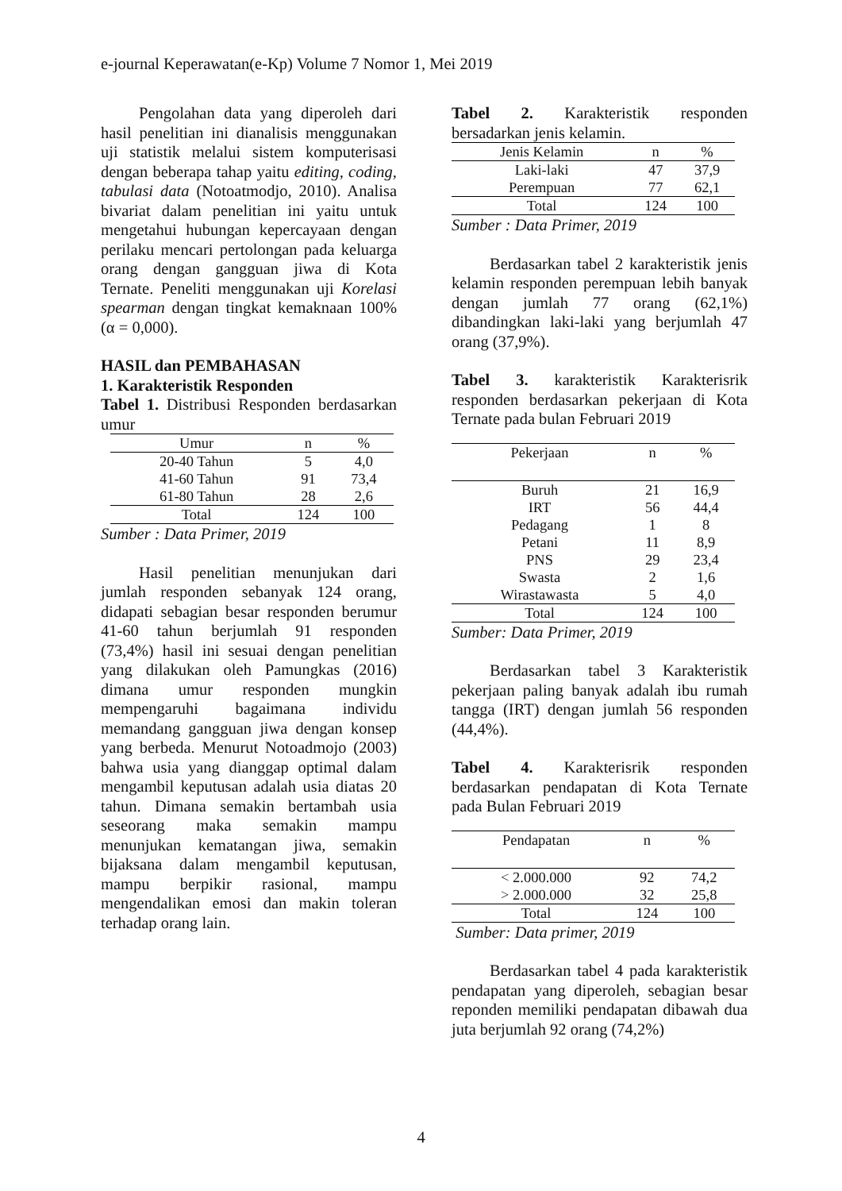e-journal Keperawatan(e-Kp) Volume 7 Nomor 1, Mei 2019
Pengolahan data yang diperoleh dari hasil penelitian ini dianalisis menggunakan uji statistik melalui sistem komputerisasi dengan beberapa tahap yaitu editing, coding, tabulasi data (Notoatmodjo, 2010). Analisa bivariat dalam penelitian ini yaitu untuk mengetahui hubungan kepercayaan dengan perilaku mencari pertolongan pada keluarga orang dengan gangguan jiwa di Kota Ternate. Peneliti menggunakan uji Korelasi spearman dengan tingkat kemaknaan 100% (α = 0,000).
HASIL dan PEMBAHASAN
1. Karakteristik Responden
Tabel 1. Distribusi Responden berdasarkan umur
| Umur | n | % |
| --- | --- | --- |
| 20-40 Tahun | 5 | 4,0 |
| 41-60 Tahun | 91 | 73,4 |
| 61-80 Tahun | 28 | 2,6 |
| Total | 124 | 100 |
Sumber : Data Primer, 2019
Hasil penelitian menunjukan dari jumlah responden sebanyak 124 orang, didapati sebagian besar responden berumur 41-60 tahun berjumlah 91 responden (73,4%) hasil ini sesuai dengan penelitian yang dilakukan oleh Pamungkas (2016) dimana umur responden mungkin mempengaruhi bagaimana individu memandang gangguan jiwa dengan konsep yang berbeda. Menurut Notoadmojo (2003) bahwa usia yang dianggap optimal dalam mengambil keputusan adalah usia diatas 20 tahun. Dimana semakin bertambah usia seseorang maka semakin mampu menunjukan kematangan jiwa, semakin bijaksana dalam mengambil keputusan, mampu berpikir rasional, mampu mengendalikan emosi dan makin toleran terhadap orang lain.
Tabel 2. Karakteristik responden bersadarkan jenis kelamin.
| Jenis Kelamin | n | % |
| --- | --- | --- |
| Laki-laki | 47 | 37,9 |
| Perempuan | 77 | 62,1 |
| Total | 124 | 100 |
Sumber : Data Primer, 2019
Berdasarkan tabel 2 karakteristik jenis kelamin responden perempuan lebih banyak dengan jumlah 77 orang (62,1%) dibandingkan laki-laki yang berjumlah 47 orang (37,9%).
Tabel 3. karakteristik Karakterisrik responden berdasarkan pekerjaan di Kota Ternate pada bulan Februari 2019
| Pekerjaan | n | % |
| --- | --- | --- |
| Buruh | 21 | 16,9 |
| IRT | 56 | 44,4 |
| Pedagang | 1 | 8 |
| Petani | 11 | 8,9 |
| PNS | 29 | 23,4 |
| Swasta | 2 | 1,6 |
| Wirastawasta | 5 | 4,0 |
| Total | 124 | 100 |
Sumber: Data Primer, 2019
Berdasarkan tabel 3 Karakteristik pekerjaan paling banyak adalah ibu rumah tangga (IRT) dengan jumlah 56 responden (44,4%).
Tabel 4. Karakterisrik responden berdasarkan pendapatan di Kota Ternate pada Bulan Februari 2019
| Pendapatan | n | % |
| --- | --- | --- |
| < 2.000.000 | 92 | 74,2 |
| > 2.000.000 | 32 | 25,8 |
| Total | 124 | 100 |
Sumber: Data primer, 2019
Berdasarkan tabel 4 pada karakteristik pendapatan yang diperoleh, sebagian besar reponden memiliki pendapatan dibawah dua juta berjumlah 92 orang (74,2%)
4